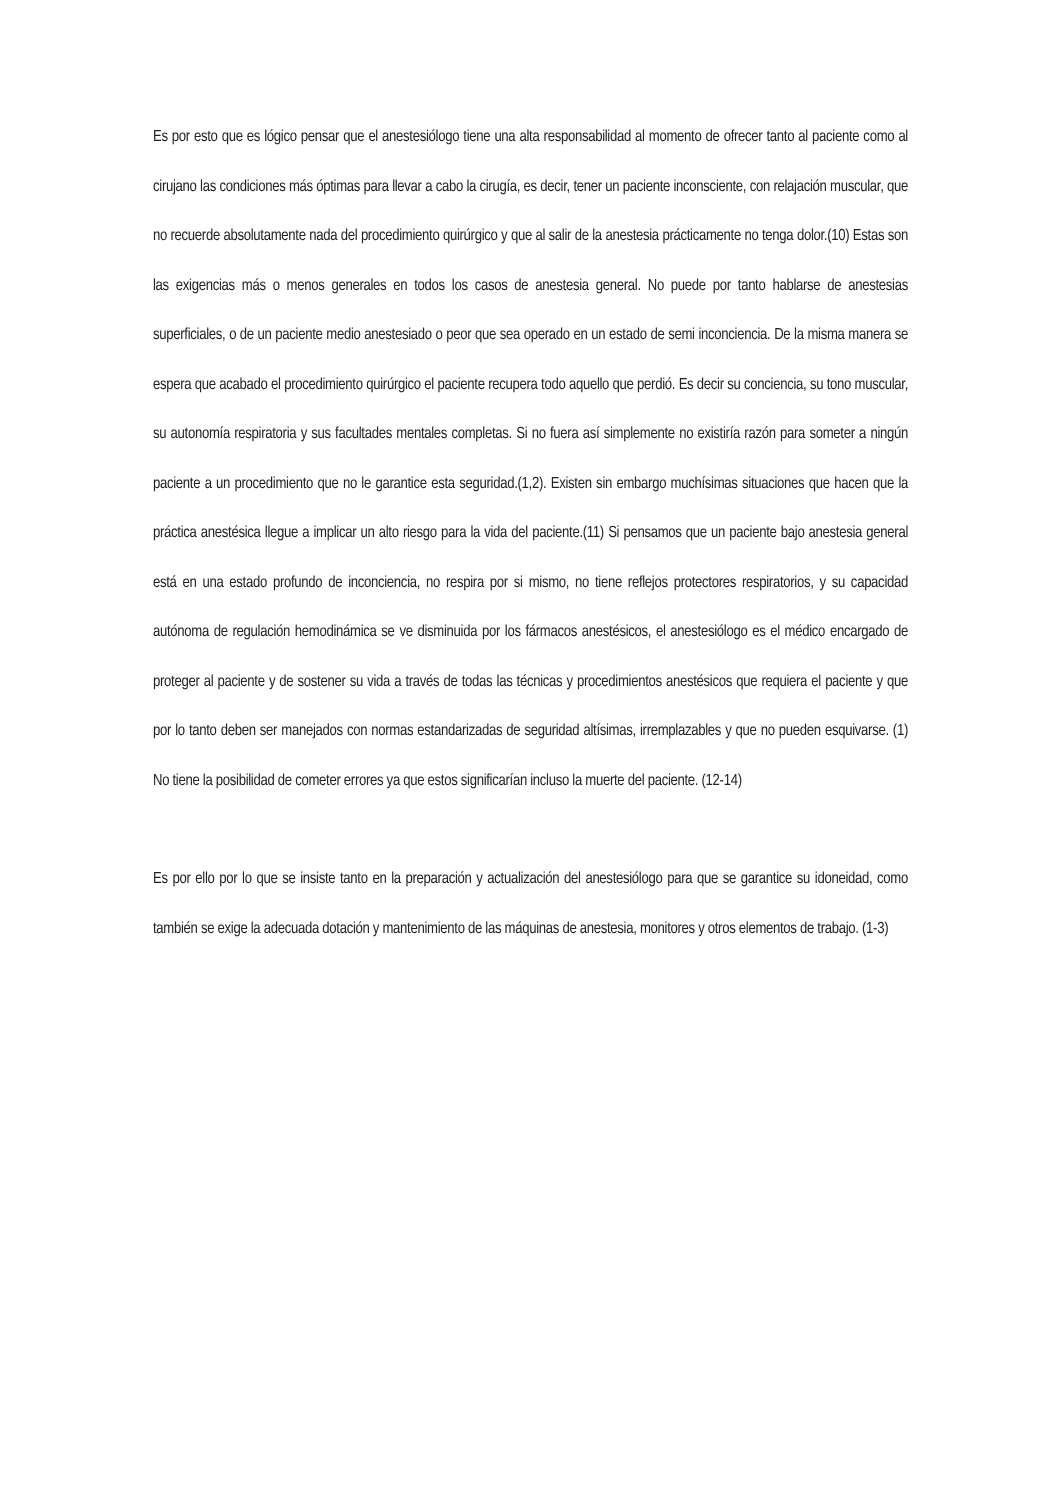Es por esto que es lógico pensar que el anestesiólogo tiene una alta responsabilidad al momento de ofrecer tanto al paciente como al cirujano las condiciones más óptimas para llevar a cabo la cirugía, es decir, tener un paciente inconsciente, con relajación muscular, que no recuerde absolutamente nada del procedimiento quirúrgico y que al salir de la anestesia prácticamente no tenga dolor.(10) Estas son las exigencias más o menos generales en todos los casos de anestesia general. No puede por tanto hablarse de anestesias superficiales, o de un paciente medio anestesiado o peor que sea operado en un estado de semi inconciencia. De la misma manera se espera que acabado el procedimiento quirúrgico el paciente recupera todo aquello que perdió. Es decir su conciencia, su tono muscular, su autonomía respiratoria y sus facultades mentales completas. Si no fuera así simplemente no existiría razón para someter a ningún paciente a un procedimiento que no le garantice esta seguridad.(1,2). Existen sin embargo muchísimas situaciones que hacen que la práctica anestésica llegue a implicar un alto riesgo para la vida del paciente.(11) Si pensamos que un paciente bajo anestesia general está en una estado profundo de inconciencia, no respira por si mismo, no tiene reflejos protectores respiratorios, y su capacidad autónoma de regulación hemodinámica se ve disminuida por los fármacos anestésicos, el anestesiólogo es el médico encargado de proteger al paciente y de sostener su vida a través de todas las técnicas y procedimientos anestésicos que requiera el paciente y que por lo tanto deben ser manejados con normas estandarizadas de seguridad altísimas, irremplazables y que no pueden esquivarse. (1) No tiene la posibilidad de cometer errores ya que estos significarían incluso la muerte del paciente. (12-14)
Es por ello por lo que se insiste tanto en la preparación y actualización del anestesiólogo para que se garantice su idoneidad, como también se exige la adecuada dotación y mantenimiento de las máquinas de anestesia, monitores y otros elementos de trabajo. (1-3)